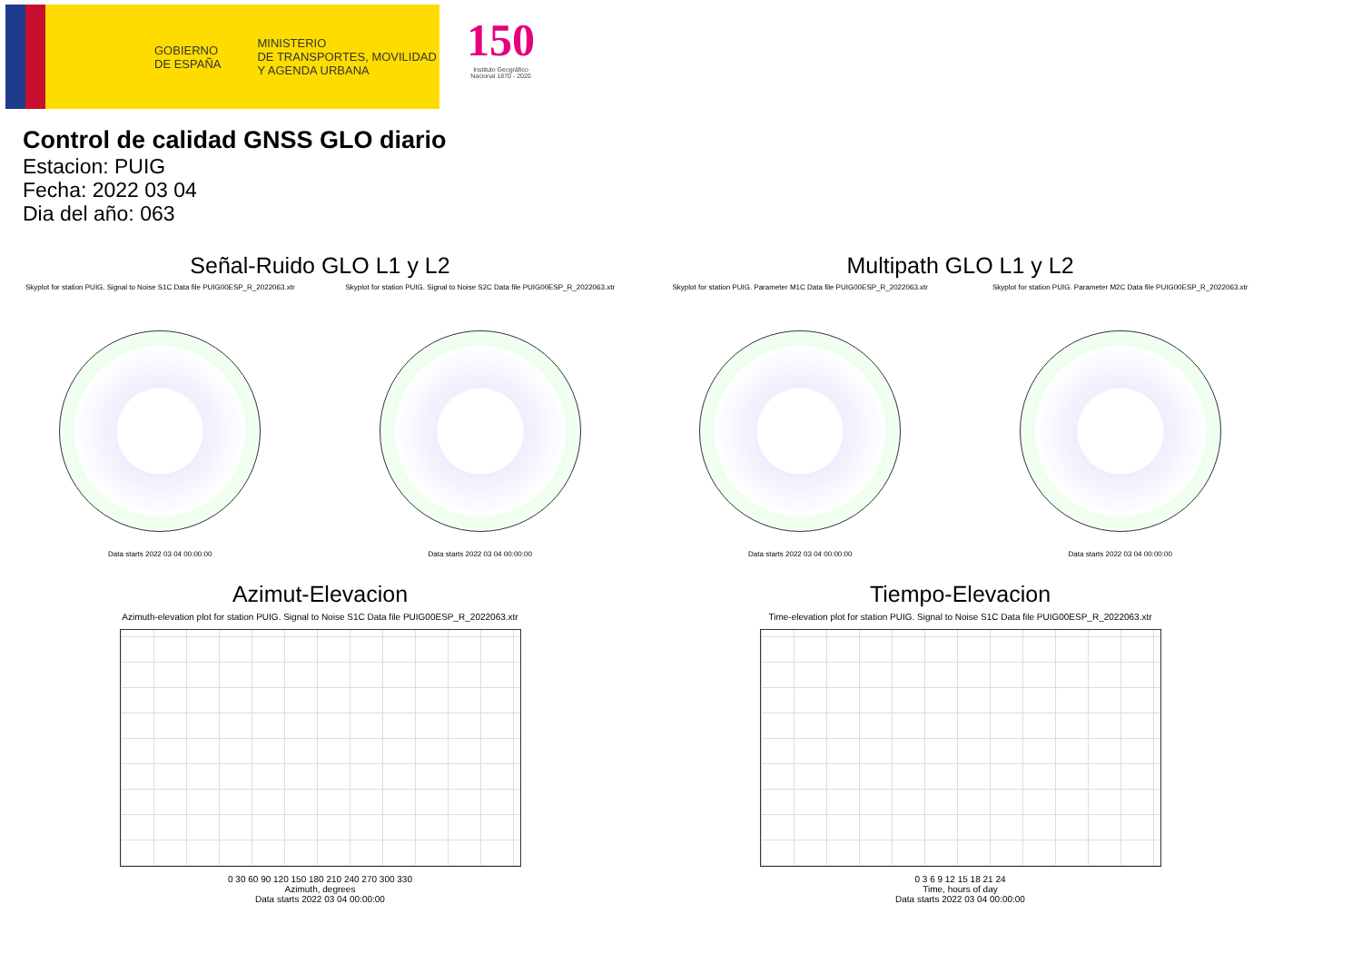GOBIERNO
DE ESPAÑA
MINISTERIO
DE TRANSPORTES, MOVILIDAD
Y AGENDA URBANA
150
Instituto Geográfico
Nacional 1870 - 2020
Control de calidad GNSS GLO diario
Estacion: PUIG
Fecha: 2022 03 04
Dia del año: 063
Señal-Ruido GLO L1 y L2
Skyplot for station PUIG. Signal to Noise S1C Data file PUIG00ESP_R_2022063.xtr Skyplot for station PUIG. Signal to Noise S2C Data file PUIG00ESP_R_2022063.xtr
Data starts 2022 03 04 00:00:00
Data starts 2022 03 04 00:00:00
Multipath GLO L1 y L2
Skyplot for station PUIG. Parameter M1C Data file PUIG00ESP_R_2022063.xtr Skyplot for station PUIG. Parameter M2C Data file PUIG00ESP_R_2022063.xtr
Data starts 2022 03 04 00:00:00
Data starts 2022 03 04 00:00:00
Azimut-Elevacion
Azimuth-elevation plot for station PUIG. Signal to Noise S1C Data file PUIG00ESP_R_2022063.xtr
0 30 60 90 120 150 180 210 240 270 300 330
Azimuth, degrees
Data starts 2022 03 04 00:00:00
Tiempo-Elevacion
Time-elevation plot for station PUIG. Signal to Noise S1C Data file PUIG00ESP_R_2022063.xtr
0 3 6 9 12 15 18 21 24
Time, hours of day
Data starts 2022 03 04 00:00:00